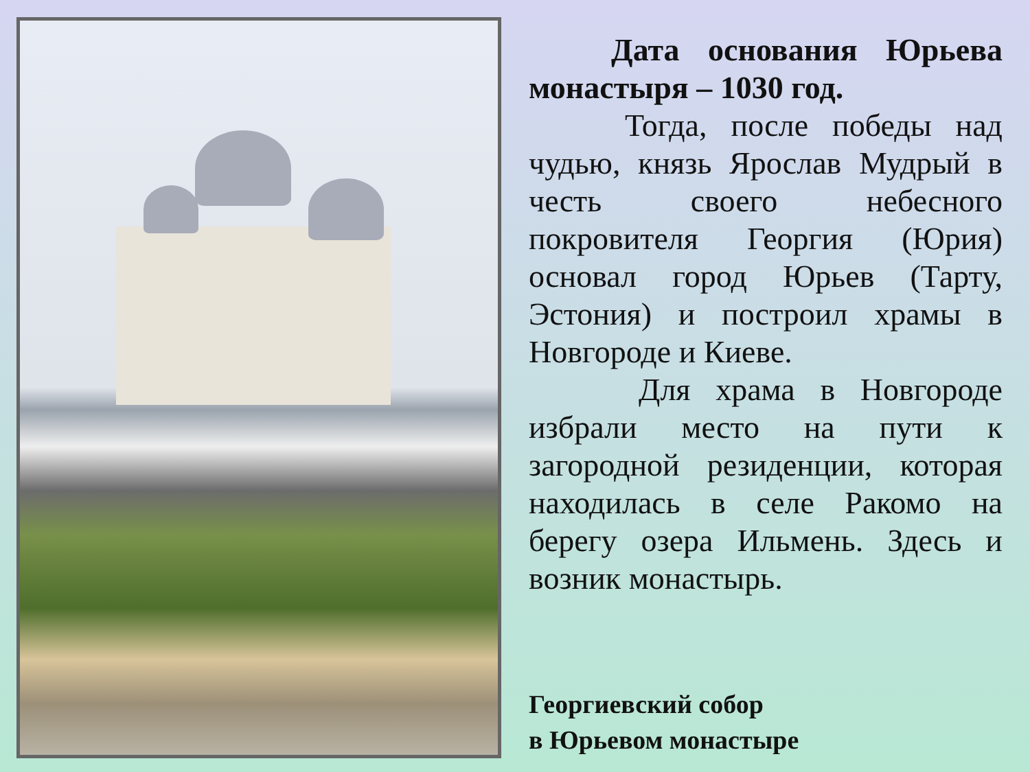Дата основания Юрьева монастыря – 1030 год.
Тогда, после победы над чудью, князь Ярослав Мудрый в честь своего небесного покровителя Георгия (Юрия) основал город Юрьев (Тарту, Эстония) и построил храмы в Новгороде и Киеве.
Для храма в Новгороде избрали место на пути к загородной резиденции, которая находилась в селе Ракомо на берегу озера Ильмень. Здесь и возник монастырь.
Георгиевский собор
в Юрьевом монастыре